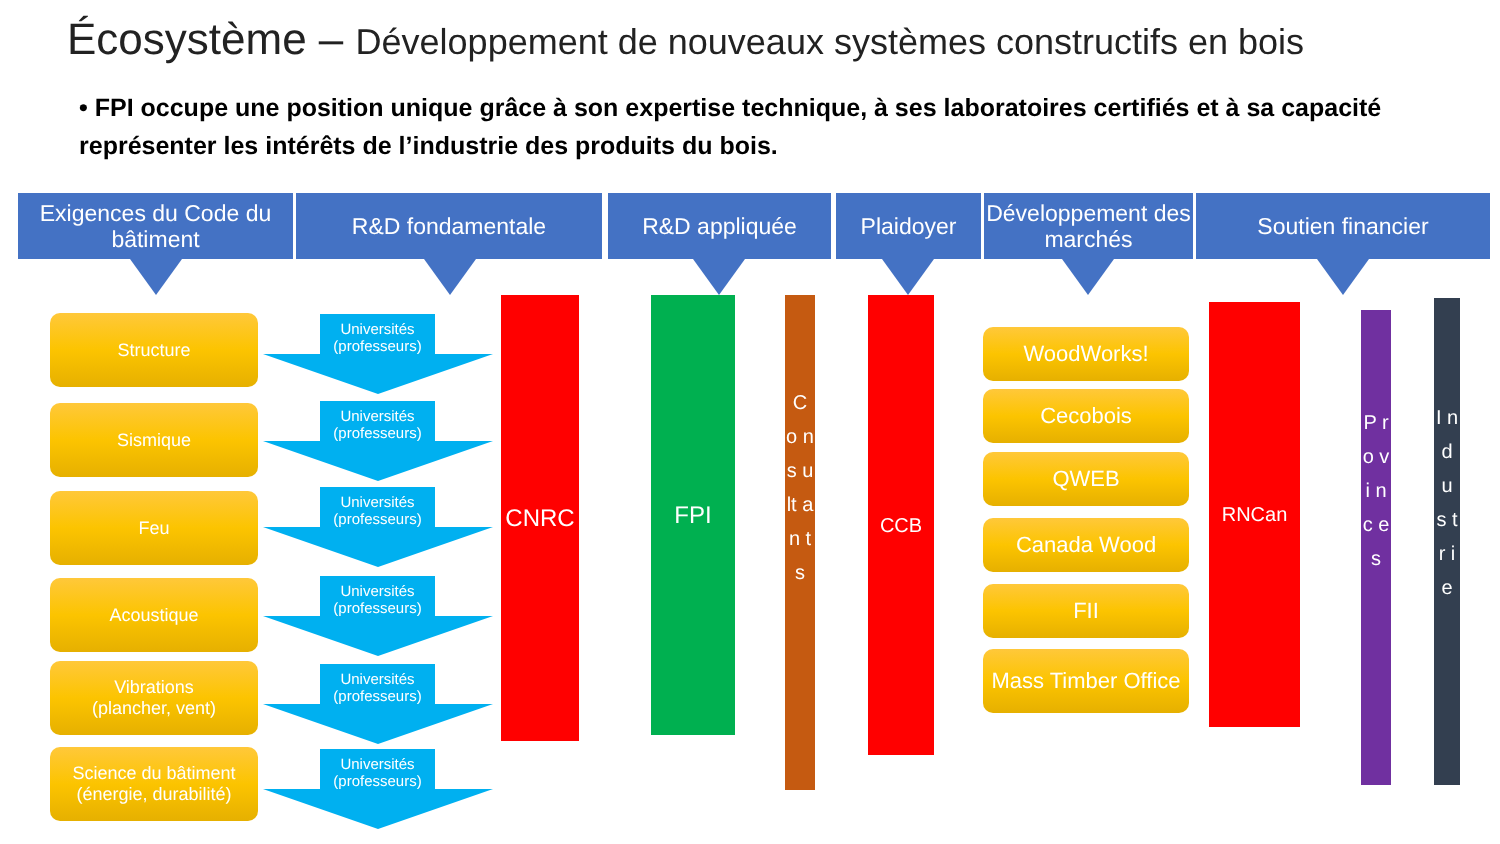Écosystème – Développement de nouveaux systèmes constructifs en bois
• FPI occupe une position unique grâce à son expertise technique, à ses laboratoires certifiés et à sa capacité représenter les intérêts de l’industrie des produits du bois.
Exigences du Code du bâtiment
R&D fondamentale R&D appliquée Plaidoyer
Développement des marchés
Soutien financier
Structure
Sismique
Feu
Acoustique
Vibrations
(plancher, vent)
Science du bâtiment
(énergie, durabilité)
Universités
(professeurs)
Universités
(professeurs)
Universités
(professeurs)
Universités
(professeurs)
Universités
(professeurs)
Universités
(professeurs)
CNRC FPI CCB RNCan
C o n s u lt a n t s
P r o v i n c e s
I n d u s t r i e
WoodWorks!
Cecobois
QWEB
Canada Wood
FII
Mass Timber Office